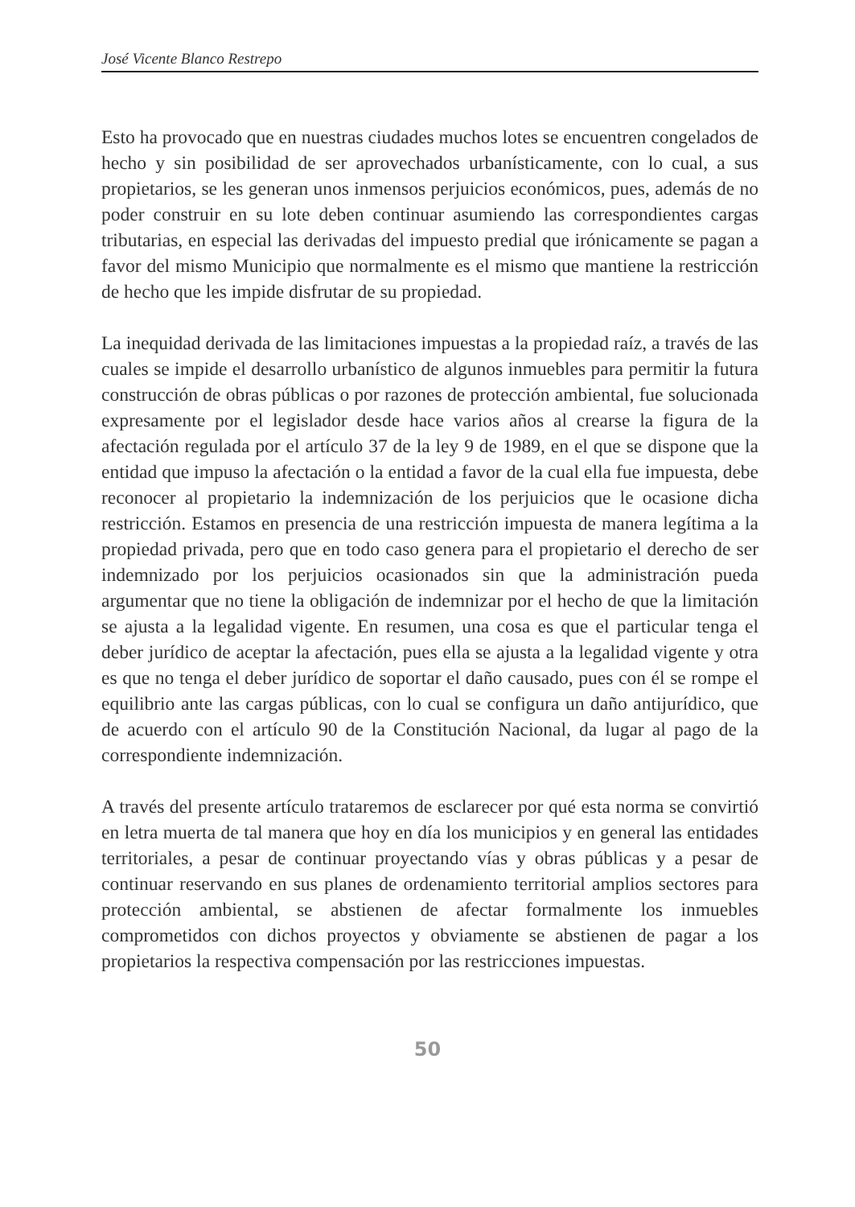José Vicente Blanco Restrepo
Esto ha provocado que en nuestras ciudades muchos lotes se encuentren congelados de hecho y sin posibilidad de ser aprovechados urbanísticamente, con lo cual, a sus propietarios, se les generan unos inmensos perjuicios económicos, pues, además de no poder construir en su lote deben continuar asumiendo las correspondientes cargas tributarias, en especial las derivadas del impuesto predial que irónicamente se pagan a favor del mismo Municipio que normalmente es el mismo que mantiene la restricción de hecho que les impide disfrutar de su propiedad.
La inequidad derivada de las limitaciones impuestas a la propiedad raíz, a través de las cuales se impide el desarrollo urbanístico de algunos inmuebles para permitir la futura construcción de obras públicas o por razones de protección ambiental, fue solucionada expresamente por el legislador desde hace varios años al crearse la figura de la afectación regulada por el artículo 37 de la ley 9 de 1989, en el que se dispone que la entidad que impuso la afectación o la entidad a favor de la cual ella fue impuesta, debe reconocer al propietario la indemnización de los perjuicios que le ocasione dicha restricción. Estamos en presencia de una restricción impuesta de manera legítima a la propiedad privada, pero que en todo caso genera para el propietario el derecho de ser indemnizado por los perjuicios ocasionados sin que la administración pueda argumentar que no tiene la obligación de indemnizar por el hecho de que la limitación se ajusta a la legalidad vigente. En resumen, una cosa es que el particular tenga el deber jurídico de aceptar la afectación, pues ella se ajusta a la legalidad vigente y otra es que no tenga el deber jurídico de soportar el daño causado, pues con él se rompe el equilibrio ante las cargas públicas, con lo cual se configura un daño antijurídico, que de acuerdo con el artículo 90 de la Constitución Nacional, da lugar al pago de la correspondiente indemnización.
A través del presente artículo trataremos de esclarecer por qué esta norma se convirtió en letra muerta de tal manera que hoy en día los municipios y en general las entidades territoriales, a pesar de continuar proyectando vías y obras públicas y a pesar de continuar reservando en sus planes de ordenamiento territorial amplios sectores para protección ambiental, se abstienen de afectar formalmente los inmuebles comprometidos con dichos proyectos y obviamente se abstienen de pagar a los propietarios la respectiva compensación por las restricciones impuestas.
50